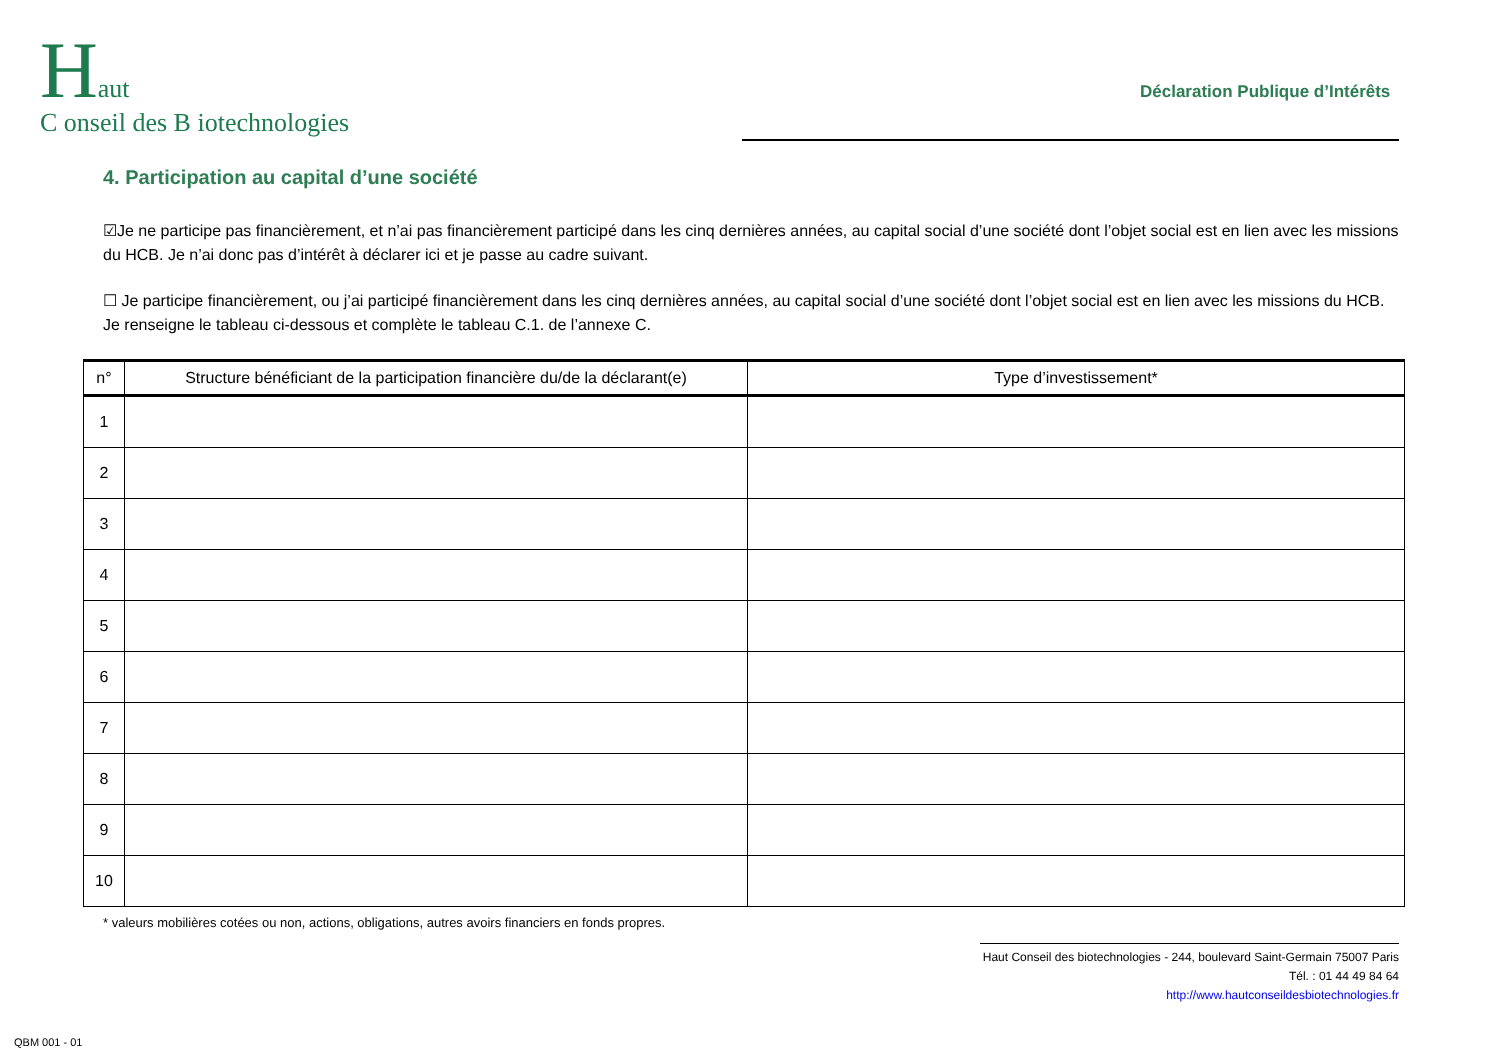Haut
C onseil des B iotechnologies
Déclaration Publique d’Intérêts
4. Participation au capital d’une société
☑Je ne participe pas financièrement, et n’ai pas financièrement participé dans les cinq dernières années, au capital social d’une société dont l’objet social est en lien avec les missions du HCB. Je n’ai donc pas d’intérêt à déclarer ici et je passe au cadre suivant.
☐ Je participe financièrement, ou j’ai participé financièrement dans les cinq dernières années, au capital social d’une société dont l’objet social est en lien avec les missions du HCB. Je renseigne le tableau ci-dessous et complète le tableau C.1. de l’annexe C.
| n° | Structure bénéficiant de la participation financière du/de la déclarant(e) | Type d’investissement* |
| --- | --- | --- |
| 1 | | |
| 2 | | |
| 3 | | |
| 4 | | |
| 5 | | |
| 6 | | |
| 7 | | |
| 8 | | |
| 9 | | |
| 10 | | |
* valeurs mobilières cotées ou non, actions, obligations, autres avoirs financiers en fonds propres.
Haut Conseil des biotechnologies - 244, boulevard Saint-Germain 75007 Paris
Tél. : 01 44 49 84 64
http://www.hautconseildesbiotechnologies.fr
QBM 001 - 01